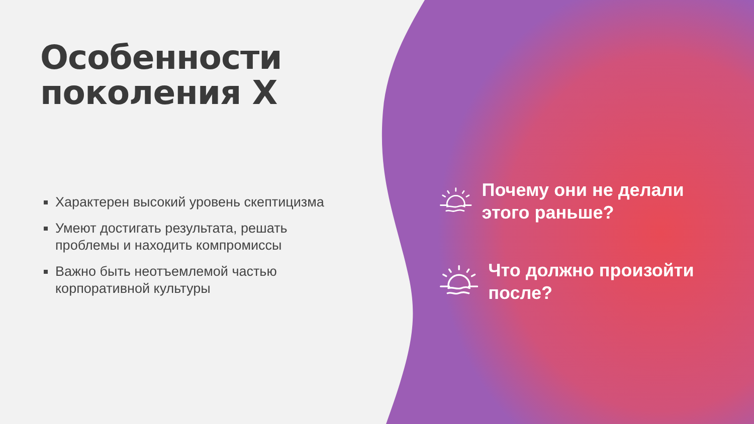Особенности поколения Х
Характерен высокий уровень скептицизма
Умеют достигать результата, решать проблемы и находить компромиссы
Важно быть неотъемлемой частью корпоративной культуры
Почему они не делали этого раньше?
Что должно произойти после?